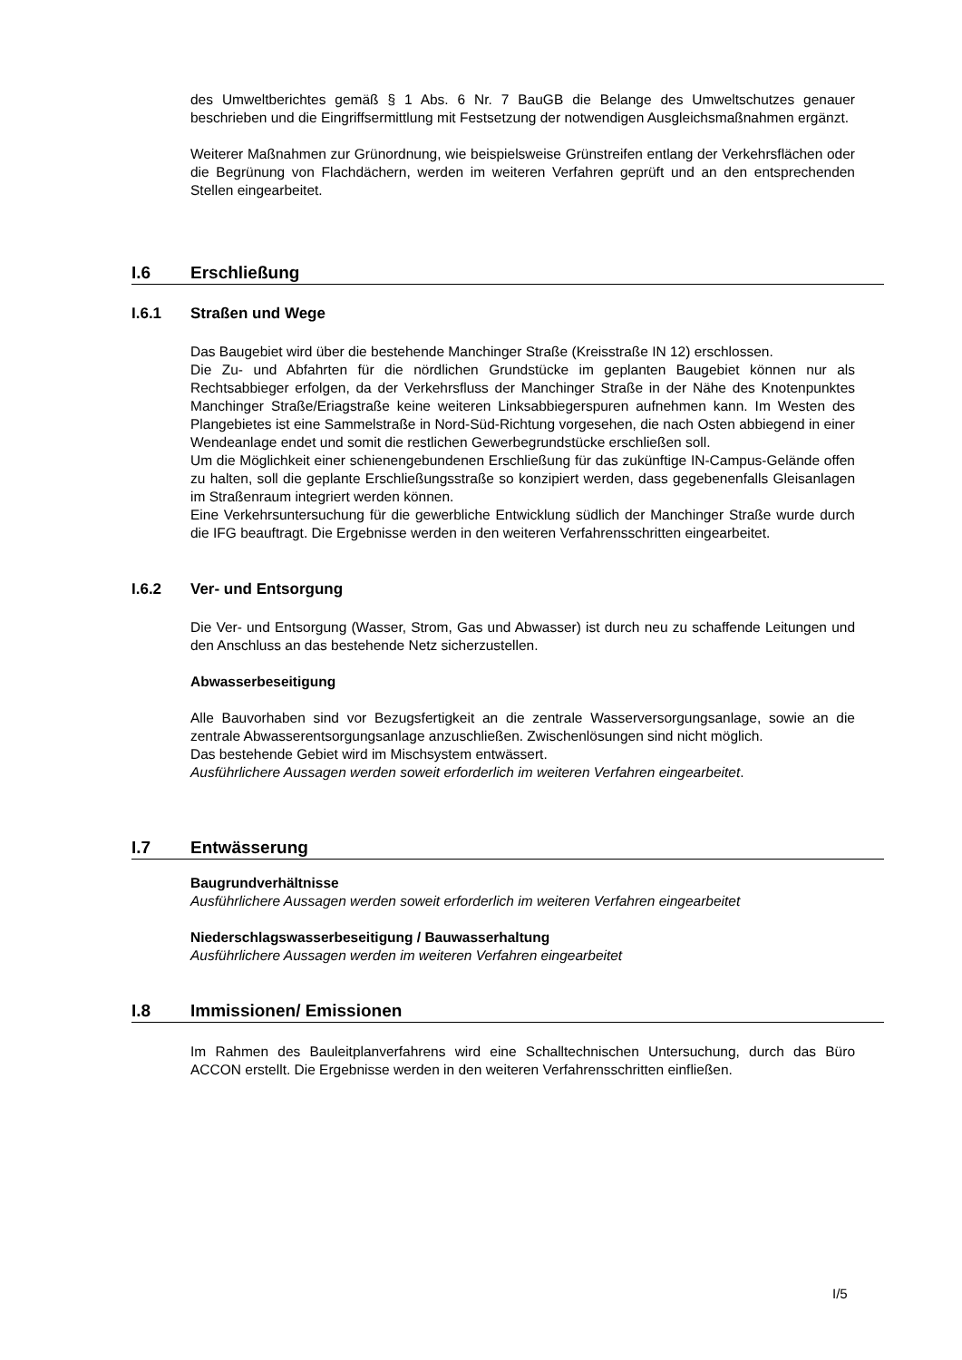des Umweltberichtes gemäß § 1 Abs. 6 Nr. 7 BauGB die Belange des Umweltschutzes genauer beschrieben und die Eingriffsermittlung mit Festsetzung der notwendigen Ausgleichsmaßnahmen ergänzt.
Weiterer Maßnahmen zur Grünordnung, wie beispielsweise Grünstreifen entlang der Verkehrsflächen oder die Begrünung von Flachdächern, werden im weiteren Verfahren geprüft und an den entsprechenden Stellen eingearbeitet.
I.6 Erschließung
I.6.1 Straßen und Wege
Das Baugebiet wird über die bestehende Manchinger Straße (Kreisstraße IN 12) erschlossen.
Die Zu- und Abfahrten für die nördlichen Grundstücke im geplanten Baugebiet können nur als Rechtsabbieger erfolgen, da der Verkehrsfluss der Manchinger Straße in der Nähe des Knotenpunktes Manchinger Straße/Eriagstraße keine weiteren Linksabbiegerspuren aufnehmen kann. Im Westen des Plangebietes ist eine Sammelstraße in Nord-Süd-Richtung vorgesehen, die nach Osten abbiegend in einer Wendeanlage endet und somit die restlichen Gewerbegrundstücke erschließen soll.
Um die Möglichkeit einer schienengebundenen Erschließung für das zukünftige IN-Campus-Gelände offen zu halten, soll die geplante Erschließungsstraße so konzipiert werden, dass gegebenenfalls Gleisanlagen im Straßenraum integriert werden können.
Eine Verkehrsuntersuchung für die gewerbliche Entwicklung südlich der Manchinger Straße wurde durch die IFG beauftragt. Die Ergebnisse werden in den weiteren Verfahrensschritten eingearbeitet.
I.6.2 Ver- und Entsorgung
Die Ver- und Entsorgung (Wasser, Strom, Gas und Abwasser) ist durch neu zu schaffende Leitungen und den Anschluss an das bestehende Netz sicherzustellen.
Abwasserbeseitigung
Alle Bauvorhaben sind vor Bezugsfertigkeit an die zentrale Wasserversorgungsanlage, sowie an die zentrale Abwasserentsorgungsanlage anzuschließen. Zwischenlösungen sind nicht möglich.
Das bestehende Gebiet wird im Mischsystem entwässert.
Ausführlichere Aussagen werden soweit erforderlich im weiteren Verfahren eingearbeitet.
I.7 Entwässerung
Baugrundverhältnisse
Ausführlichere Aussagen werden soweit erforderlich im weiteren Verfahren eingearbeitet
Niederschlagswasserbeseitigung / Bauwasserhaltung
Ausführlichere Aussagen werden im weiteren Verfahren eingearbeitet
I.8 Immissionen/ Emissionen
Im Rahmen des Bauleitplanverfahrens wird eine Schalltechnischen Untersuchung, durch das Büro ACCON erstellt. Die Ergebnisse werden in den weiteren Verfahrensschritten einfließen.
I/5